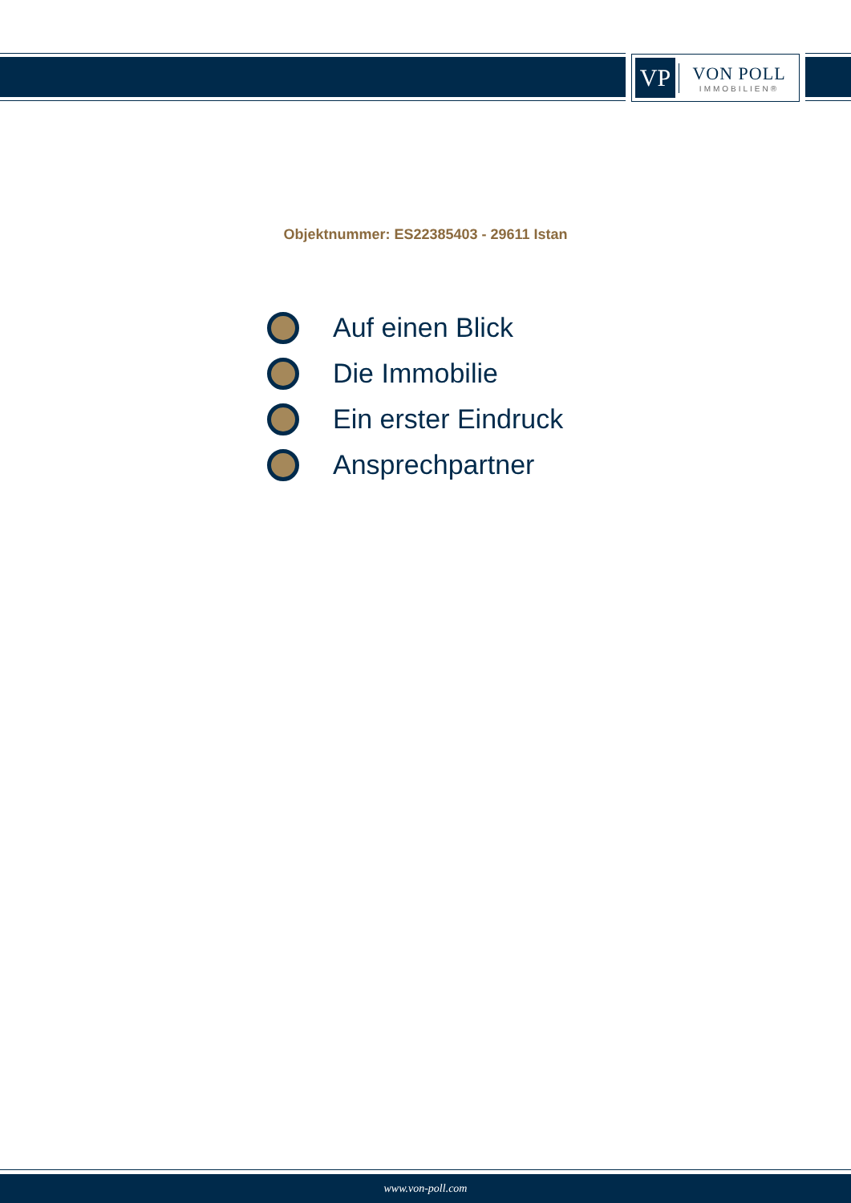VP
VON POLL
IMMOBILIEN®
Objektnummer: ES22385403 - 29611 Istan
Auf einen Blick
Die Immobilie
Ein erster Eindruck
Ansprechpartner
www.von-poll.com